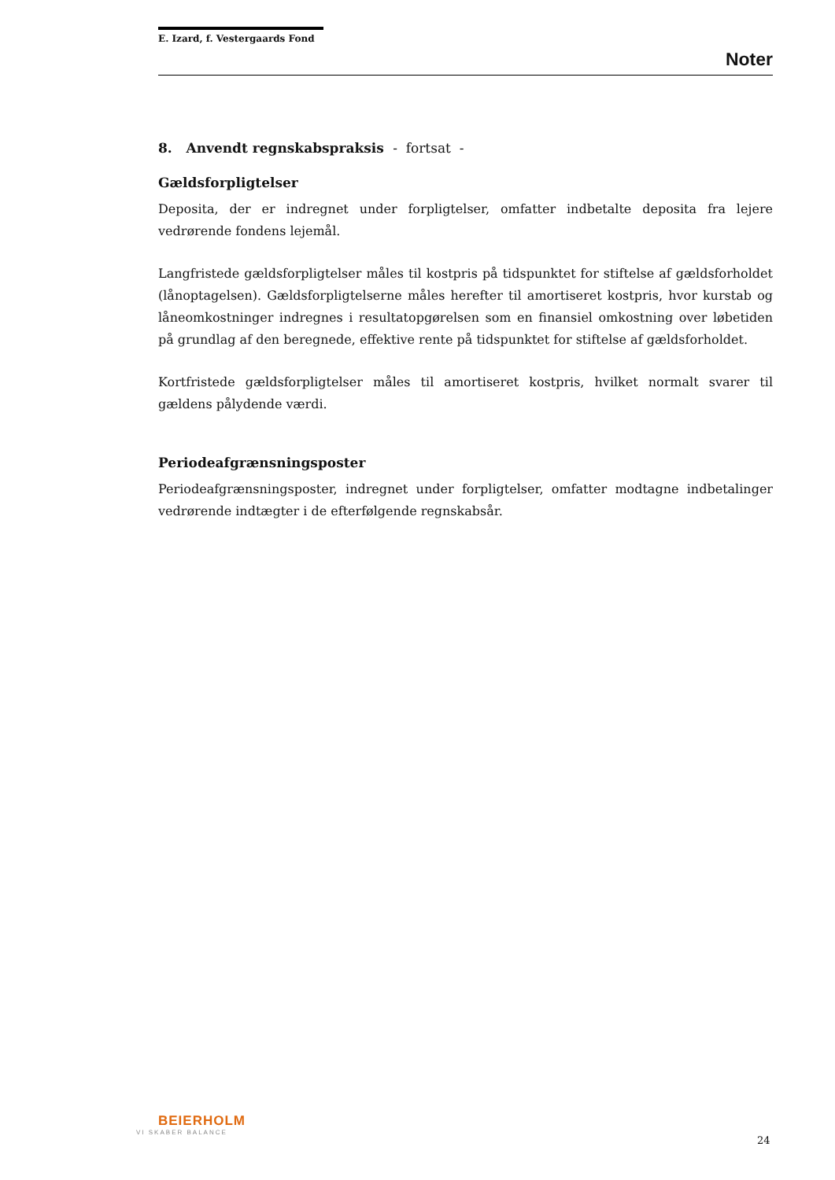E. Izard, f. Vestergaards Fond
Noter
8. Anvendt regnskabspraksis - fortsat -
Gældsforpligtelser
Deposita, der er indregnet under forpligtelser, omfatter indbetalte deposita fra lejere vedrørende fondens lejemål.
Langfristede gældsforpligtelser måles til kostpris på tidspunktet for stiftelse af gældsforholdet (lånoptagelsen). Gældsforpligtelserne måles herefter til amortiseret kostpris, hvor kurstab og låneomkostninger indregnes i resultatopgørelsen som en finansiel omkostning over løbetiden på grundlag af den beregnede, effektive rente på tidspunktet for stiftelse af gældsforholdet.
Kortfristede gældsforpligtelser måles til amortiseret kostpris, hvilket normalt svarer til gældens pålydende værdi.
Periodeafgrænsningsposter
Periodeafgrænsningsposter, indregnet under forpligtelser, omfatter modtagne indbetalinger vedrørende indtægter i de efterfølgende regnskabsår.
BEIERHOLM
VI SKABER BALANCE
24